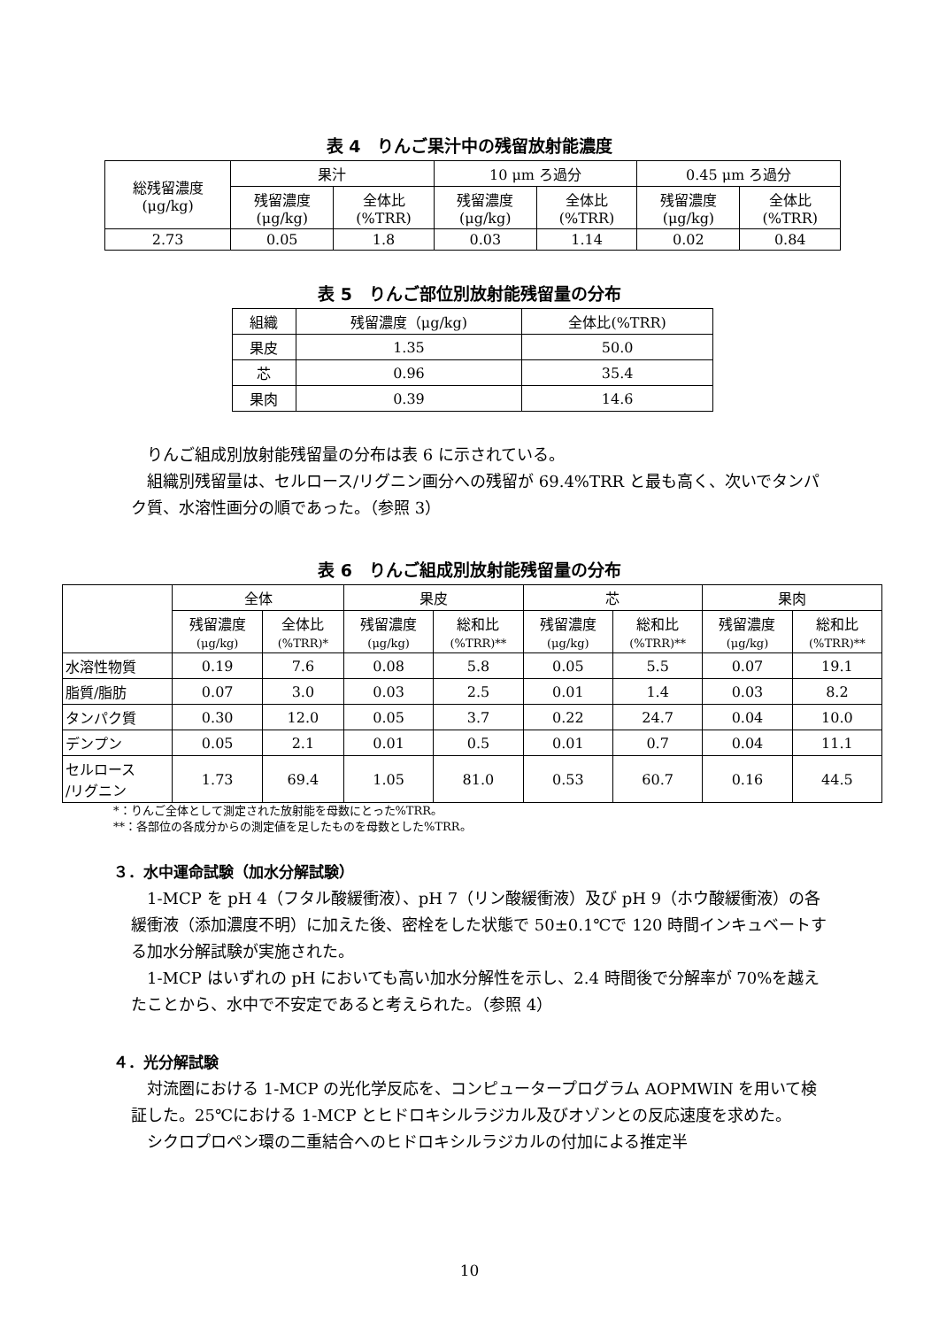表 4　りんご果汁中の残留放射能濃度
| 総残留濃度 (μg/kg) | 果汁 | | 10 μm ろ過分 | | 0.45 μm ろ過分 | |
| --- | --- | --- | --- | --- | --- | --- |
| | 残留濃度 (μg/kg) | 全体比 (%TRR) | 残留濃度 (μg/kg) | 全体比 (%TRR) | 残留濃度 (μg/kg) | 全体比 (%TRR) |
| 2.73 | 0.05 | 1.8 | 0.03 | 1.14 | 0.02 | 0.84 |
表 5　りんご部位別放射能残留量の分布
| 組織 | 残留濃度（μg/kg) | 全体比(%TRR) |
| --- | --- | --- |
| 果皮 | 1.35 | 50.0 |
| 芯 | 0.96 | 35.4 |
| 果肉 | 0.39 | 14.6 |
りんご組成別放射能残留量の分布は表 6 に示されている。
組織別残留量は、セルロース/リグニン画分への残留が 69.4%TRR と最も高く、次いでタンパク質、水溶性画分の順であった。（参照 3）
表 6　りんご組成別放射能残留量の分布
| | 全体 | | 果皮 | | 芯 | | 果肉 | |
| --- | --- | --- | --- | --- | --- | --- | --- | --- |
| | 残留濃度 (μg/kg) | 全体比 (%TRR)* | 残留濃度 (μg/kg) | 総和比 (%TRR)** | 残留濃度 (μg/kg) | 総和比 (%TRR)** | 残留濃度 (μg/kg) | 総和比 (%TRR)** |
| 水溶性物質 | 0.19 | 7.6 | 0.08 | 5.8 | 0.05 | 5.5 | 0.07 | 19.1 |
| 脂質/脂肪 | 0.07 | 3.0 | 0.03 | 2.5 | 0.01 | 1.4 | 0.03 | 8.2 |
| タンパク質 | 0.30 | 12.0 | 0.05 | 3.7 | 0.22 | 24.7 | 0.04 | 10.0 |
| デンプン | 0.05 | 2.1 | 0.01 | 0.5 | 0.01 | 0.7 | 0.04 | 11.1 |
| セルロース /リグニン | 1.73 | 69.4 | 1.05 | 81.0 | 0.53 | 60.7 | 0.16 | 44.5 |
*：りんご全体として測定された放射能を母数にとった%TRR。
**：各部位の各成分からの測定値を足したものを母数とした%TRR。
３．水中運命試験（加水分解試験）
1-MCP を pH 4（フタル酸緩衝液）、pH 7（リン酸緩衝液）及び pH 9（ホウ酸緩衝液）の各緩衝液（添加濃度不明）に加えた後、密栓をした状態で 50±0.1℃で 120 時間インキュベートする加水分解試験が実施された。
1-MCP はいずれの pH においても高い加水分解性を示し、2.4 時間後で分解率が 70%を越えたことから、水中で不安定であると考えられた。（参照 4）
４．光分解試験
対流圏における 1-MCP の光化学反応を、コンピュータープログラム AOPMWIN を用いて検証した。25℃における 1-MCP とヒドロキシルラジカル及びオゾンとの反応速度を求めた。
シクロプロペン環の二重結合へのヒドロキシルラジカルの付加による推定半
10